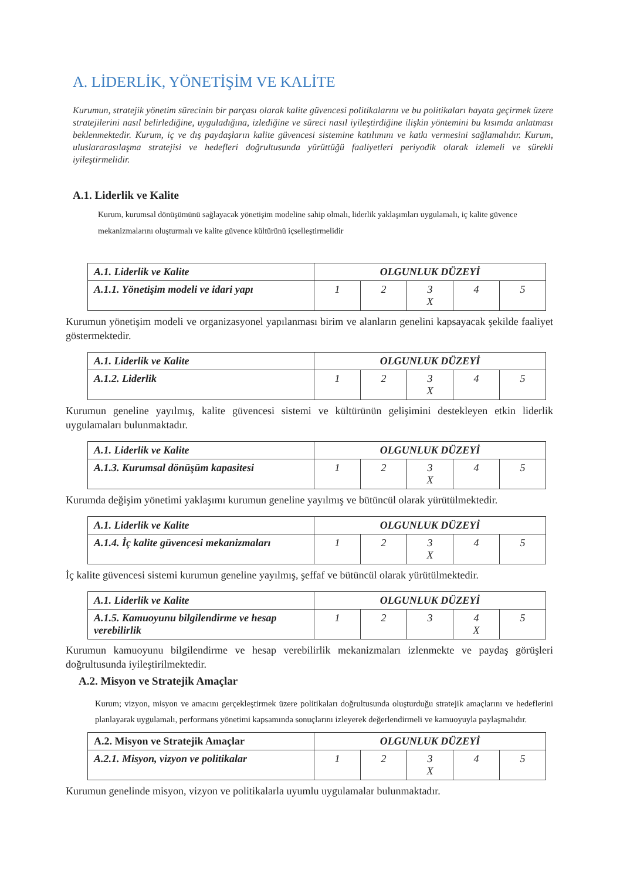A. LİDERLİK, YÖNETİŞİM VE KALİTE
Kurumun, stratejik yönetim sürecinin bir parçası olarak kalite güvencesi politikalarını ve bu politikaları hayata geçirmek üzere stratejilerini nasıl belirlediğine, uyguladığına, izlediğine ve süreci nasıl iyileştirdiğine ilişkin yöntemini bu kısımda anlatması beklenmektedir. Kurum, iç ve dış paydaşların kalite güvencesi sistemine katılımını ve katkı vermesini sağlamalıdır. Kurum, uluslararasılaşma stratejisi ve hedefleri doğrultusunda yürüttüğü faaliyetleri periyodik olarak izlemeli ve sürekli iyileştirmelidir.
A.1. Liderlik ve Kalite
Kurum, kurumsal dönüşümünü sağlayacak yönetişim modeline sahip olmalı, liderlik yaklaşımları uygulamalı, iç kalite güvence mekanizmalarını oluşturmalı ve kalite güvence kültürünü içselleştirmelidir
| A.1. Liderlik ve Kalite | OLGUNLUK DÜZEYİ | | | | |
| A.1.1. Yönetişim modeli ve idari yapı | 1 | 2 | 3 X | 4 | 5 |
Kurumun yönetişim modeli ve organizasyonel yapılanması birim ve alanların genelini kapsayacak şekilde faaliyet göstermektedir.
| A.1. Liderlik ve Kalite | OLGUNLUK DÜZEYİ | | | | |
| A.1.2. Liderlik | 1 | 2 | 3 X | 4 | 5 |
Kurumun geneline yayılmış, kalite güvencesi sistemi ve kültürünün gelişimini destekleyen etkin liderlik uygulamaları bulunmaktadır.
| A.1. Liderlik ve Kalite | OLGUNLUK DÜZEYİ | | | | |
| A.1.3. Kurumsal dönüşüm kapasitesi | 1 | 2 | 3 X | 4 | 5 |
Kurumda değişim yönetimi yaklaşımı kurumun geneline yayılmış ve bütüncül olarak yürütülmektedir.
| A.1. Liderlik ve Kalite | OLGUNLUK DÜZEYİ | | | | |
| A.1.4. İç kalite güvencesi mekanizmaları | 1 | 2 | 3 X | 4 | 5 |
İç kalite güvencesi sistemi kurumun geneline yayılmış, şeffaf ve bütüncül olarak yürütülmektedir.
| A.1. Liderlik ve Kalite | OLGUNLUK DÜZEYİ | | | | |
| A.1.5. Kamuoyunu bilgilendirme ve hesap verebilirlik | 1 | 2 | 3 | 4 X | 5 |
Kurumun kamuoyunu bilgilendirme ve hesap verebilirlik mekanizmaları izlenmekte ve paydaş görüşleri doğrultusunda iyileştirilmektedir.
A.2. Misyon ve Stratejik Amaçlar
Kurum; vizyon, misyon ve amacını gerçekleştirmek üzere politikaları doğrultusunda oluşturduğu stratejik amaçlarını ve hedeflerini planlayarak uygulamalı, performans yönetimi kapsamında sonuçlarını izleyerek değerlendirmeli ve kamuoyuyla paylaşmalıdır.
| A.2. Misyon ve Stratejik Amaçlar | OLGUNLUK DÜZEYİ | | | | |
| A.2.1. Misyon, vizyon ve politikalar | 1 | 2 | 3 X | 4 | 5 |
Kurumun genelinde misyon, vizyon ve politikalarla uyumlu uygulamalar bulunmaktadır.